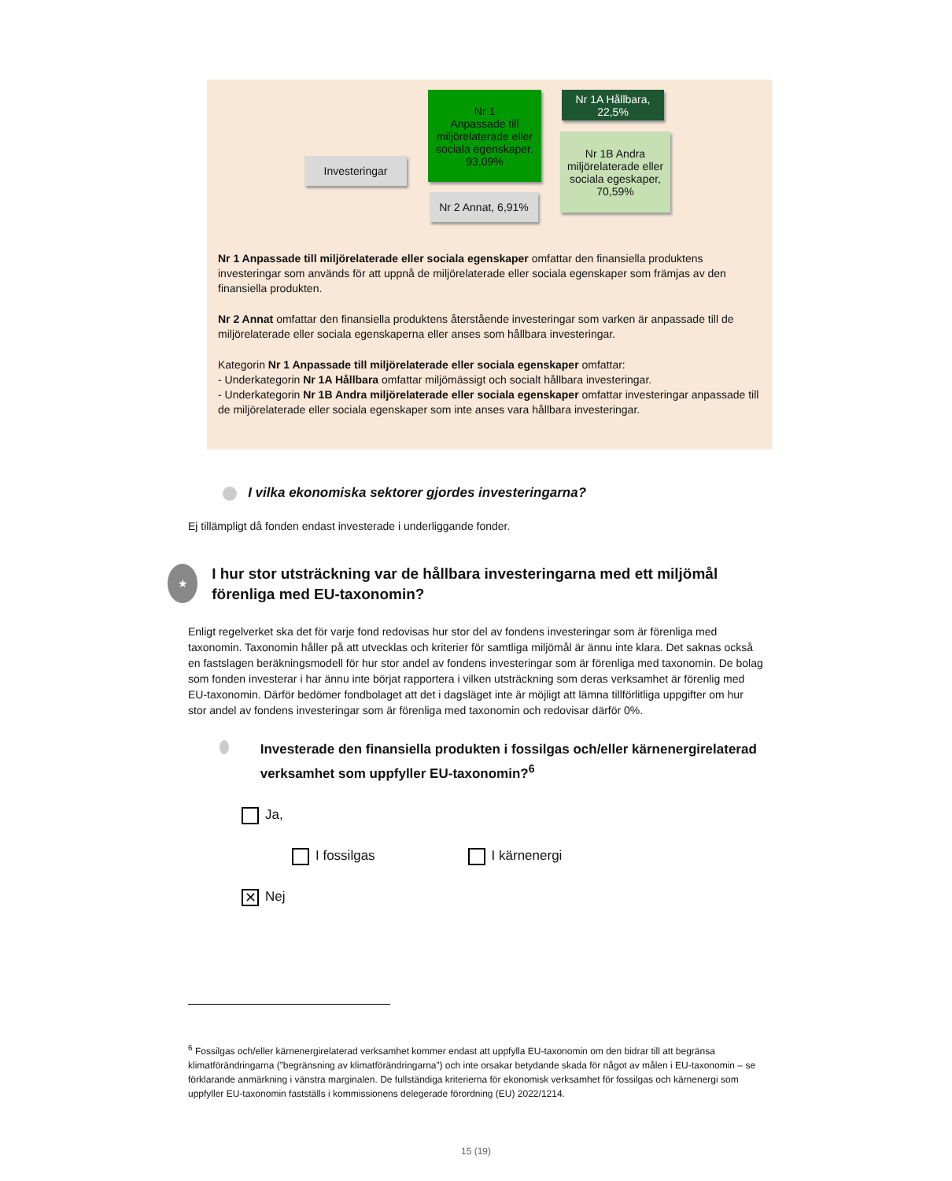Investeringar
Nr 1
Anpassade till miljörelaterade eller sociala egenskaper,
93,09%
Nr 2 Annat, 6,91%
Nr 1A Hållbara,
22,5%
Nr 1B Andra miljörelaterade eller sociala egeskaper,
70,59%
Nr 1 Anpassade till miljörelaterade eller sociala egenskaper omfattar den finansiella produktens investeringar som används för att uppnå de miljörelaterade eller sociala egenskaper som främjas av den finansiella produkten.
Nr 2 Annat omfattar den finansiella produktens återstående investeringar som varken är anpassade till de miljörelaterade eller sociala egenskaperna eller anses som hållbara investeringar.
Kategorin Nr 1 Anpassade till miljörelaterade eller sociala egenskaper omfattar:
- Underkategorin Nr 1A Hållbara omfattar miljömässigt och socialt hållbara investeringar.
- Underkategorin Nr 1B Andra miljörelaterade eller sociala egenskaper omfattar investeringar anpassade till de miljörelaterade eller sociala egenskaper som inte anses vara hållbara investeringar.
I vilka ekonomiska sektorer gjordes investeringarna?
Ej tillämpligt då fonden endast investerade i underliggande fonder.
★
I hur stor utsträckning var de hållbara investeringarna med ett miljömål förenliga med EU-taxonomin?
Enligt regelverket ska det för varje fond redovisas hur stor del av fondens investeringar som är förenliga med taxonomin. Taxonomin håller på att utvecklas och kriterier för samtliga miljömål är ännu inte klara. Det saknas också en fastslagen beräkningsmodell för hur stor andel av fondens investeringar som är förenliga med taxonomin. De bolag som fonden investerar i har ännu inte börjat rapportera i vilken utsträckning som deras verksamhet är förenlig med EU-taxonomin. Därför bedömer fondbolaget att det i dagsläget inte är möjligt att lämna tillförlitliga uppgifter om hur stor andel av fondens investeringar som är förenliga med taxonomin och redovisar därför 0%.
Investerade den finansiella produkten i fossilgas och/eller kärnenergirelaterad verksamhet som uppfyller EU-taxonomin?<sup>6</sup>
Ja,
I fossilgas I kärnenergi
✕ Nej
<sup>6</sup> Fossilgas och/eller kärnenergirelaterad verksamhet kommer endast att uppfylla EU-taxonomin om den bidrar till att begränsa klimatförändringarna (”begränsning av klimatförändringarna”) och inte orsakar betydande skada för något av målen i EU-taxonomin – se förklarande anmärkning i vänstra marginalen. De fullständiga kriterierna för ekonomisk verksamhet för fossilgas och kärnenergi som uppfyller EU-taxonomin fastställs i kommissionens delegerade förordning (EU) 2022/1214.
15 (19)